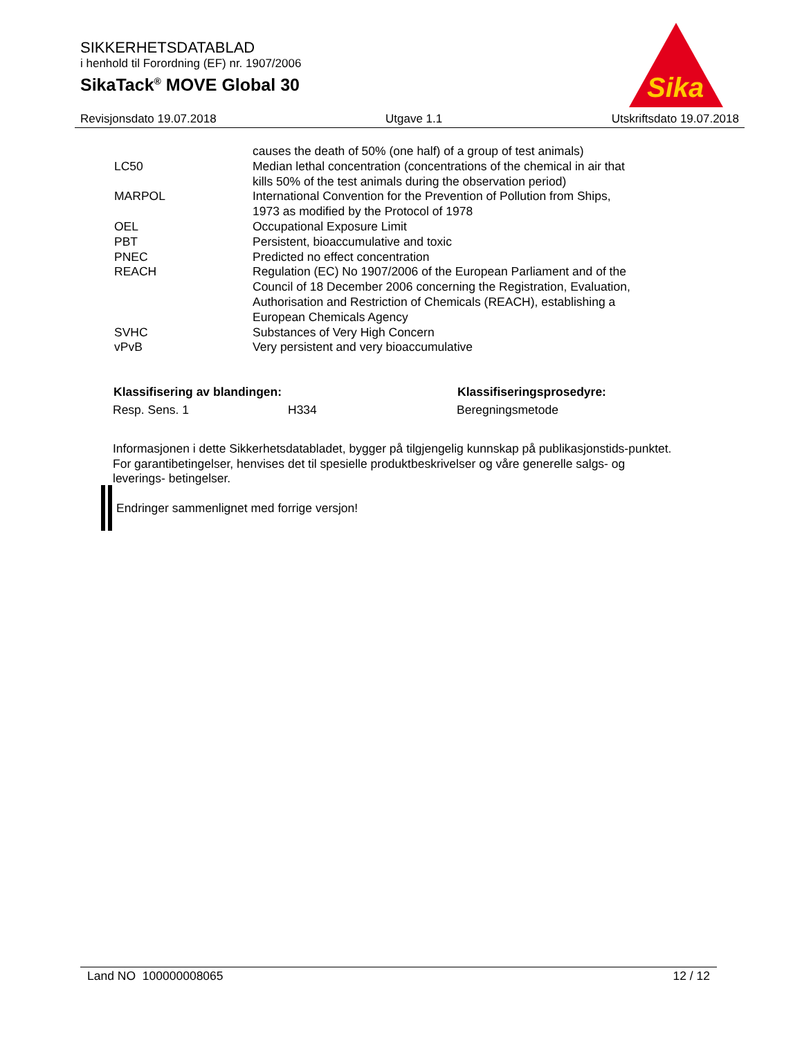SIKKERHETSDATABLAD
i henhold til Forordning (EF) nr. 1907/2006
SikaTack<sup>®</sup> MOVE Global 30
Sika
Revisjonsdato 19.07.2018 Utgave 1.1 Utskriftsdato 19.07.2018
| | causes the death of 50% (one half) of a group of test animals) |
| LC50 | Median lethal concentration (concentrations of the chemical in air that kills 50% of the test animals during the observation period) |
| MARPOL | International Convention for the Prevention of Pollution from Ships, 1973 as modified by the Protocol of 1978 |
| OEL | Occupational Exposure Limit |
| PBT | Persistent, bioaccumulative and toxic |
| PNEC | Predicted no effect concentration |
| REACH | Regulation (EC) No 1907/2006 of the European Parliament and of the Council of 18 December 2006 concerning the Registration, Evaluation, Authorisation and Restriction of Chemicals (REACH), establishing a European Chemicals Agency |
| SVHC | Substances of Very High Concern |
| vPvB | Very persistent and very bioaccumulative |
| Klassifisering av blandingen: | | Klassifiseringsprosedyre: |
| --- | --- | --- |
| Resp. Sens. 1 | H334 | Beregningsmetode |
Informasjonen i dette Sikkerhetsdatabladet, bygger på tilgjengelig kunnskap på publikasjonstids-punktet. For garantibetingelser, henvises det til spesielle produktbeskrivelser og våre generelle salgs- og leverings- betingelser.
Endringer sammenlignet med forrige versjon!
Land NO 100000008065 12 / 12